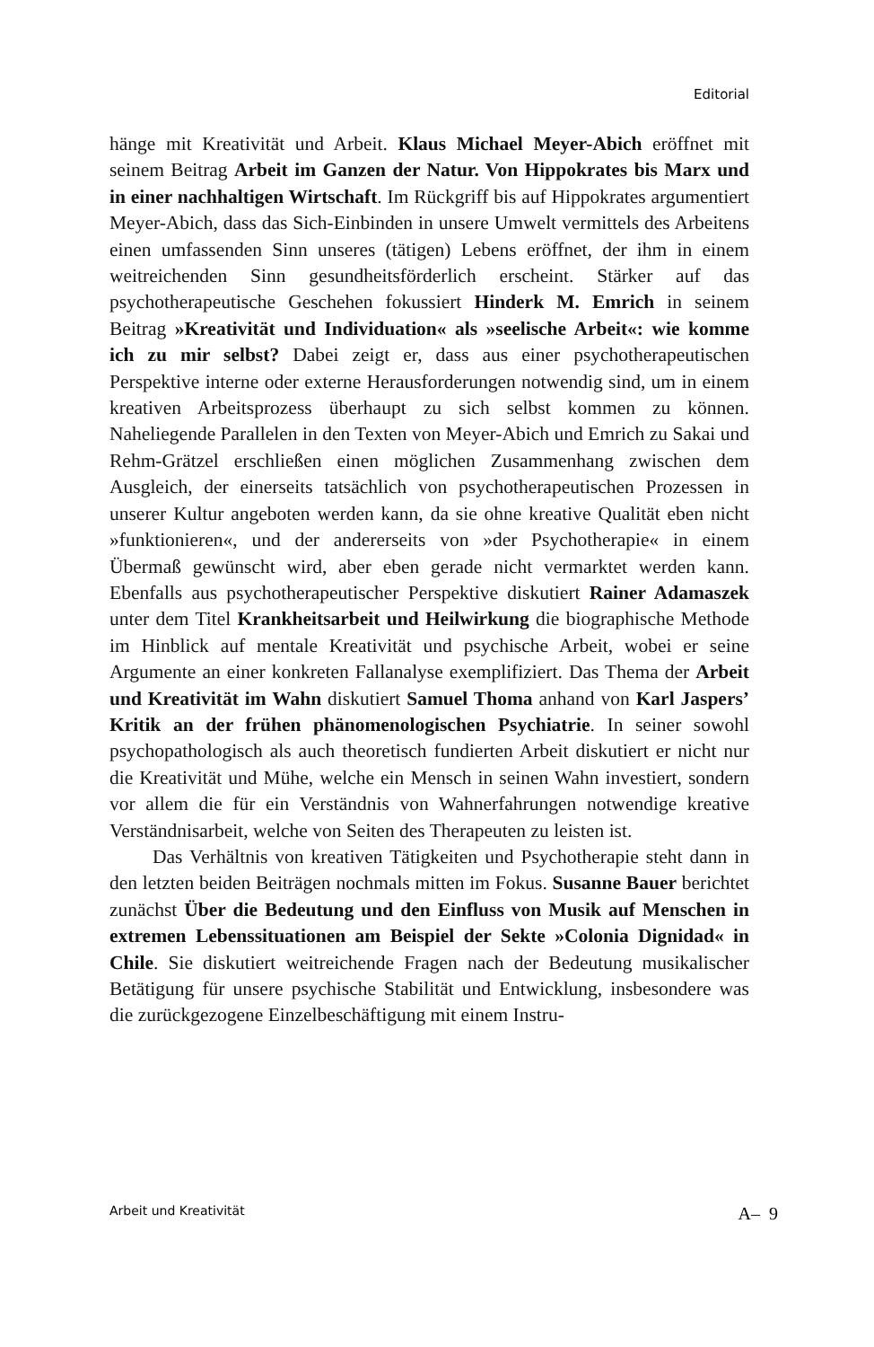Editorial
hänge mit Kreativität und Arbeit. Klaus Michael Meyer-Abich eröffnet mit seinem Beitrag Arbeit im Ganzen der Natur. Von Hippokrates bis Marx und in einer nachhaltigen Wirtschaft. Im Rückgriff bis auf Hippokrates argumentiert Meyer-Abich, dass das Sich-Einbinden in unsere Umwelt vermittels des Arbeitens einen umfassenden Sinn unseres (tätigen) Lebens eröffnet, der ihm in einem weitreichenden Sinn gesundheitsförderlich erscheint. Stärker auf das psychotherapeutische Geschehen fokussiert Hinderk M. Emrich in seinem Beitrag »Kreativität und Individuation« als »seelische Arbeit«: wie komme ich zu mir selbst? Dabei zeigt er, dass aus einer psychotherapeutischen Perspektive interne oder externe Herausforderungen notwendig sind, um in einem kreativen Arbeitsprozess überhaupt zu sich selbst kommen zu können. Naheliegende Parallelen in den Texten von Meyer-Abich und Emrich zu Sakai und Rehm-Grätzel erschließen einen möglichen Zusammenhang zwischen dem Ausgleich, der einerseits tatsächlich von psychotherapeutischen Prozessen in unserer Kultur angeboten werden kann, da sie ohne kreative Qualität eben nicht »funktionieren«, und der andererseits von »der Psychotherapie« in einem Übermaß gewünscht wird, aber eben gerade nicht vermarktet werden kann. Ebenfalls aus psychotherapeutischer Perspektive diskutiert Rainer Adamaszek unter dem Titel Krankheitsarbeit und Heilwirkung die biographische Methode im Hinblick auf mentale Kreativität und psychische Arbeit, wobei er seine Argumente an einer konkreten Fallanalyse exemplifiziert. Das Thema der Arbeit und Kreativität im Wahn diskutiert Samuel Thoma anhand von Karl Jaspers’ Kritik an der frühen phänomenologischen Psychiatrie. In seiner sowohl psychopathologisch als auch theoretisch fundierten Arbeit diskutiert er nicht nur die Kreativität und Mühe, welche ein Mensch in seinen Wahn investiert, sondern vor allem die für ein Verständnis von Wahnerfahrungen notwendige kreative Verständnisarbeit, welche von Seiten des Therapeuten zu leisten ist.
Das Verhältnis von kreativen Tätigkeiten und Psychotherapie steht dann in den letzten beiden Beiträgen nochmals mitten im Fokus. Susanne Bauer berichtet zunächst Über die Bedeutung und den Einfluss von Musik auf Menschen in extremen Lebenssituationen am Beispiel der Sekte »Colonia Dignidad« in Chile. Sie diskutiert weitreichende Fragen nach der Bedeutung musikalischer Betätigung für unsere psychische Stabilität und Entwicklung, insbesondere was die zurückgezogene Einzelbeschäftigung mit einem Instru-
Arbeit und Kreativität A– 9